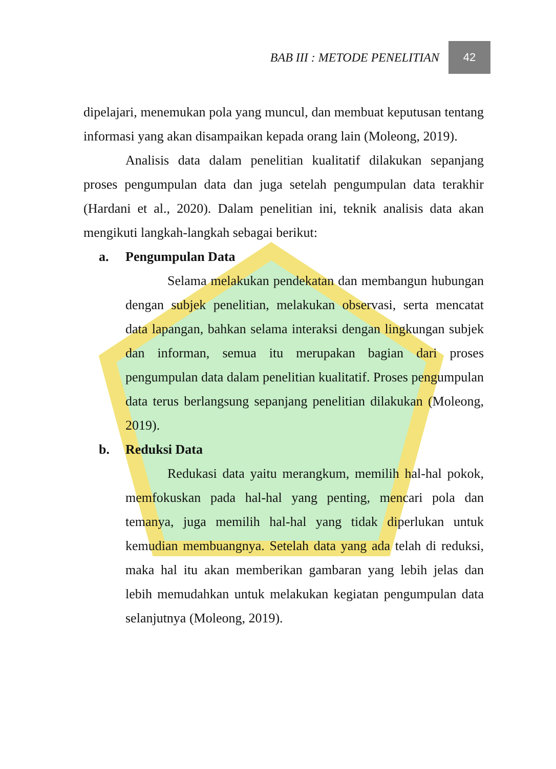BAB III : METODE PENELITIAN 42
dipelajari, menemukan pola yang muncul, dan membuat keputusan tentang informasi yang akan disampaikan kepada orang lain (Moleong, 2019).
Analisis data dalam penelitian kualitatif dilakukan sepanjang proses pengumpulan data dan juga setelah pengumpulan data terakhir (Hardani et al., 2020). Dalam penelitian ini, teknik analisis data akan mengikuti langkah-langkah sebagai berikut:
a. Pengumpulan Data
Selama melakukan pendekatan dan membangun hubungan dengan subjek penelitian, melakukan observasi, serta mencatat data lapangan, bahkan selama interaksi dengan lingkungan subjek dan informan, semua itu merupakan bagian dari proses pengumpulan data dalam penelitian kualitatif. Proses pengumpulan data terus berlangsung sepanjang penelitian dilakukan (Moleong, 2019).
b. Reduksi Data
Redukasi data yaitu merangkum, memilih hal-hal pokok, memfokuskan pada hal-hal yang penting, mencari pola dan temanya, juga memilih hal-hal yang tidak diperlukan untuk kemudian membuangnya. Setelah data yang ada telah di reduksi, maka hal itu akan memberikan gambaran yang lebih jelas dan lebih memudahkan untuk melakukan kegiatan pengumpulan data selanjutnya (Moleong, 2019).